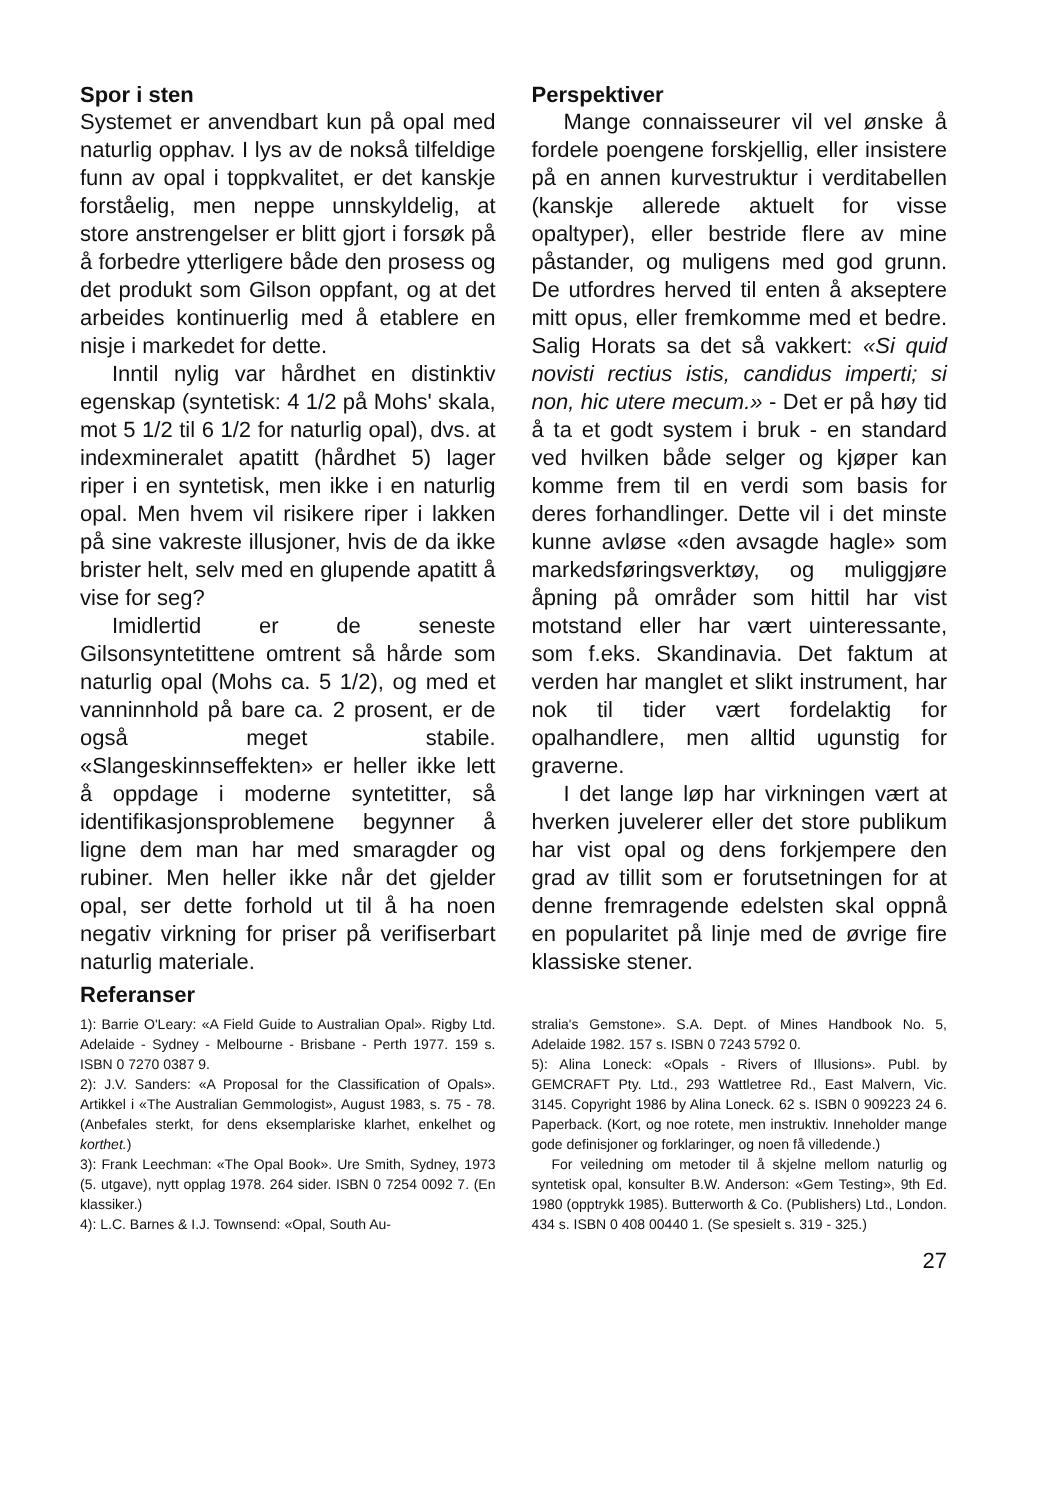Spor i sten
Systemet er anvendbart kun på opal med naturlig opphav. I lys av de nokså tilfeldige funn av opal i toppkvalitet, er det kanskje forståelig, men neppe unnskyldelig, at store anstrengelser er blitt gjort i forsøk på å forbedre ytterligere både den prosess og det produkt som Gilson oppfant, og at det arbeides kontinuerlig med å etablere en nisje i markedet for dette.
Inntil nylig var hårdhet en distinktiv egenskap (syntetisk: 4 1/2 på Mohs' skala, mot 5 1/2 til 6 1/2 for naturlig opal), dvs. at indexmineralet apatitt (hårdhet 5) lager riper i en syntetisk, men ikke i en naturlig opal. Men hvem vil risikere riper i lakken på sine vakreste illusjoner, hvis de da ikke brister helt, selv med en glupende apatitt å vise for seg?
Imidlertid er de seneste Gilsonsyntetittene omtrent så hårde som naturlig opal (Mohs ca. 5 1/2), og med et vanninnhold på bare ca. 2 prosent, er de også meget stabile. «Slangeskinnseffekten» er heller ikke lett å oppdage i moderne syntetitter, så identifikasjonsproblemene begynner å ligne dem man har med smaragder og rubiner. Men heller ikke når det gjelder opal, ser dette forhold ut til å ha noen negativ virkning for priser på verifiserbart naturlig materiale.
Referanser
Perspektiver
Mange connaisseurer vil vel ønske å fordele poengene forskjellig, eller insistere på en annen kurvestruktur i verditabellen (kanskje allerede aktuelt for visse opaltyper), eller bestride flere av mine påstander, og muligens med god grunn. De utfordres herved til enten å akseptere mitt opus, eller fremkomme med et bedre. Salig Horats sa det så vakkert: «Si quid novisti rectius istis, candidus imperti; si non, hic utere mecum.» - Det er på høy tid å ta et godt system i bruk - en standard ved hvilken både selger og kjøper kan komme frem til en verdi som basis for deres forhandlinger. Dette vil i det minste kunne avløse «den avsagde hagle» som markedsføringsverktøy, og muliggjøre åpning på områder som hittil har vist motstand eller har vært uinteressante, som f.eks. Skandinavia. Det faktum at verden har manglet et slikt instrument, har nok til tider vært fordelaktig for opalhandlere, men alltid ugunstig for graverne.
I det lange løp har virkningen vært at hverken juvelerer eller det store publikum har vist opal og dens forkjempere den grad av tillit som er forutsetningen for at denne fremragende edelsten skal oppnå en popularitet på linje med de øvrige fire klassiske stener.
1): Barrie O'Leary: «A Field Guide to Australian Opal». Rigby Ltd. Adelaide - Sydney - Melbourne - Brisbane - Perth 1977. 159 s. ISBN 0 7270 0387 9.
2): J.V. Sanders: «A Proposal for the Classification of Opals». Artikkel i «The Australian Gemmologist», August 1983, s. 75 - 78. (Anbefales sterkt, for dens eksemplariske klarhet, enkelhet og korthet.)
3): Frank Leechman: «The Opal Book». Ure Smith, Sydney, 1973 (5. utgave), nytt opplag 1978. 264 sider. ISBN 0 7254 0092 7. (En klassiker.)
4): L.C. Barnes & I.J. Townsend: «Opal, South Au-
stralia's Gemstone». S.A. Dept. of Mines Handbook No. 5, Adelaide 1982. 157 s. ISBN 0 7243 5792 0.
5): Alina Loneck: «Opals - Rivers of Illusions». Publ. by GEMCRAFT Pty. Ltd., 293 Wattletree Rd., East Malvern, Vic. 3145. Copyright 1986 by Alina Loneck. 62 s. ISBN 0 909223 24 6. Paperback. (Kort, og noe rotete, men instruktiv. Inneholder mange gode definisjoner og forklaringer, og noen få villedende.)
For veiledning om metoder til å skjelne mellom naturlig og syntetisk opal, konsulter B.W. Anderson: «Gem Testing», 9th Ed. 1980 (opptrykk 1985). Butterworth & Co. (Publishers) Ltd., London. 434 s. ISBN 0 408 00440 1. (Se spesielt s. 319 - 325.)
27